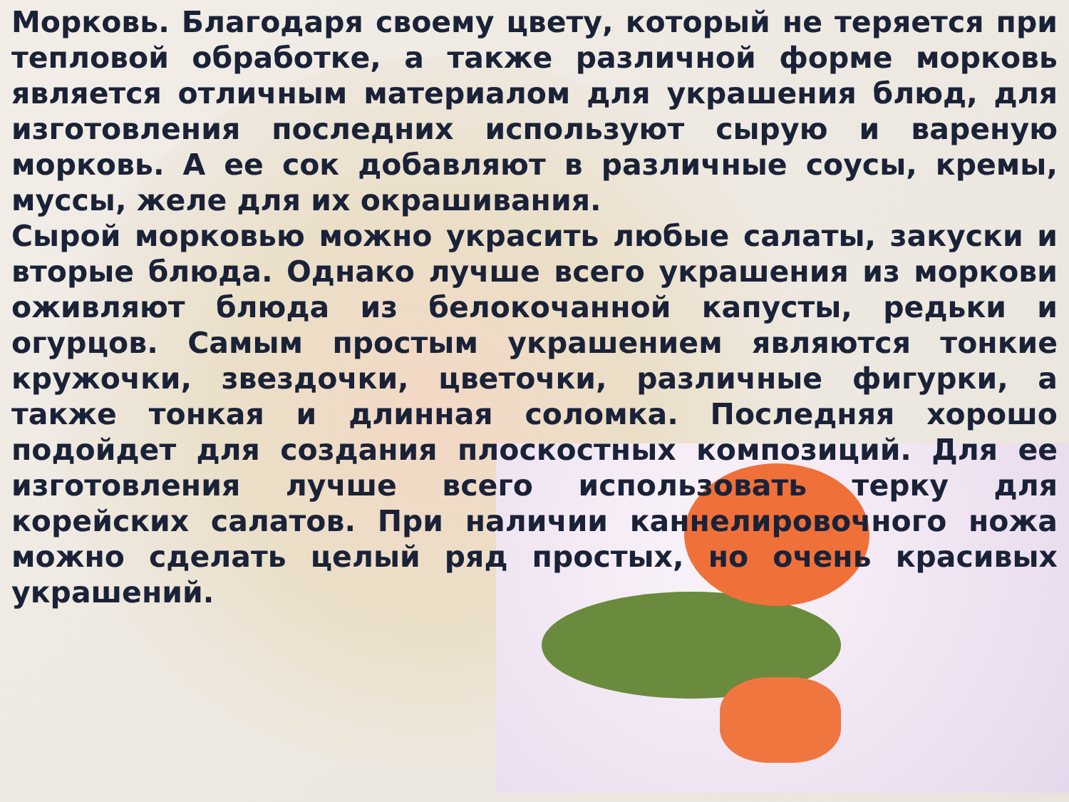Морковь. Благодаря своему цвету, который не теряется при тепловой обработке, а также различной форме морковь является отличным материалом для украшения блюд, для изготовления последних используют сырую и вареную морковь. А ее сок добавляют в различные соусы, кремы, муссы, желе для их окрашивания.
Сырой морковью можно украсить любые салаты, закуски и вторые блюда. Однако лучше всего украшения из моркови оживляют блюда из белокочанной капусты, редьки и огурцов. Самым простым украшением являются тонкие кружочки, звездочки, цветочки, различные фигурки, а также тонкая и длинная соломка. Последняя хорошо подойдет для создания плоскостных композиций. Для ее изготовления лучше всего использовать терку для корейских салатов. При наличии каннелировочного ножа можно сделать целый ряд простых, но очень красивых украшений.